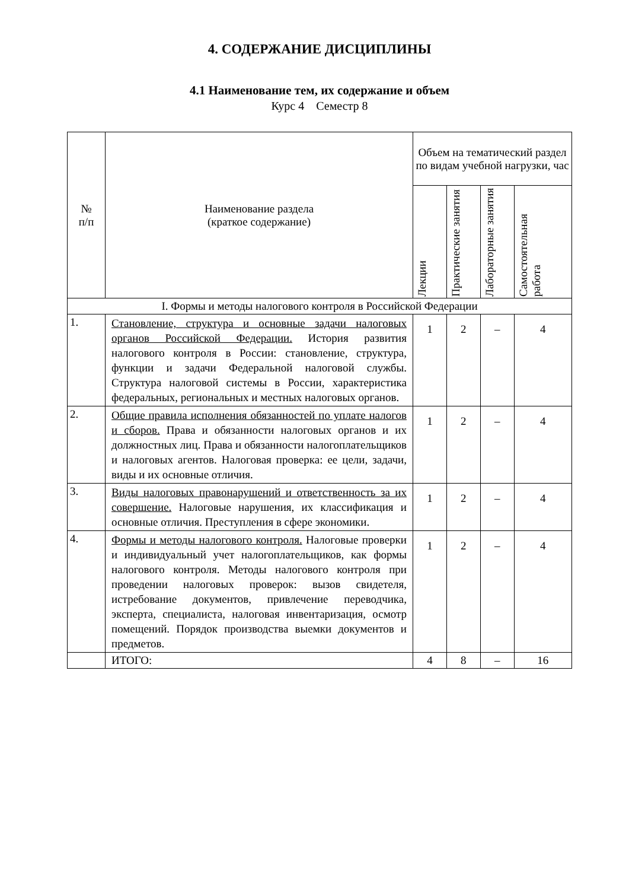4. СОДЕРЖАНИЕ ДИСЦИПЛИНЫ
4.1 Наименование тем, их содержание и объем
Курс 4 Семестр 8
| № п/п | Наименование раздела (краткое содержание) | Объем на тематический раздел по видам учебной нагрузки, час | | | |
| --- | --- | --- | --- | --- | --- |
| | | Лекции | Практические занятия | Лабораторные занятия | Самостоятельная работа |
| I. Формы и методы налогового контроля в Российской Федерации | | | | | |
| 1. | Становление, структура и основные задачи налоговых органов Российской Федерации. История развития налогового контроля в России: становление, структура, функции и задачи Федеральной налоговой службы. Структура налоговой системы в России, характеристика федеральных, региональных и местных налоговых органов. | 1 | 2 | – | 4 |
| 2. | Общие правила исполнения обязанностей по уплате налогов и сборов. Права и обязанности налоговых органов и их должностных лиц. Права и обязанности налогоплательщиков и налоговых агентов. Налоговая проверка: ее цели, задачи, виды и их основные отличия. | 1 | 2 | – | 4 |
| 3. | Виды налоговых правонарушений и ответственность за их совершение. Налоговые нарушения, их классификация и основные отличия. Преступления в сфере экономики. | 1 | 2 | – | 4 |
| 4. | Формы и методы налогового контроля. Налоговые проверки и индивидуальный учет налогоплательщиков, как формы налогового контроля. Методы налогового контроля при проведении налоговых проверок: вызов свидетеля, истребование документов, привлечение переводчика, эксперта, специалиста, налоговая инвентаризация, осмотр помещений. Порядок производства выемки документов и предметов. | 1 | 2 | – | 4 |
| | ИТОГО: | 4 | 8 | – | 16 |